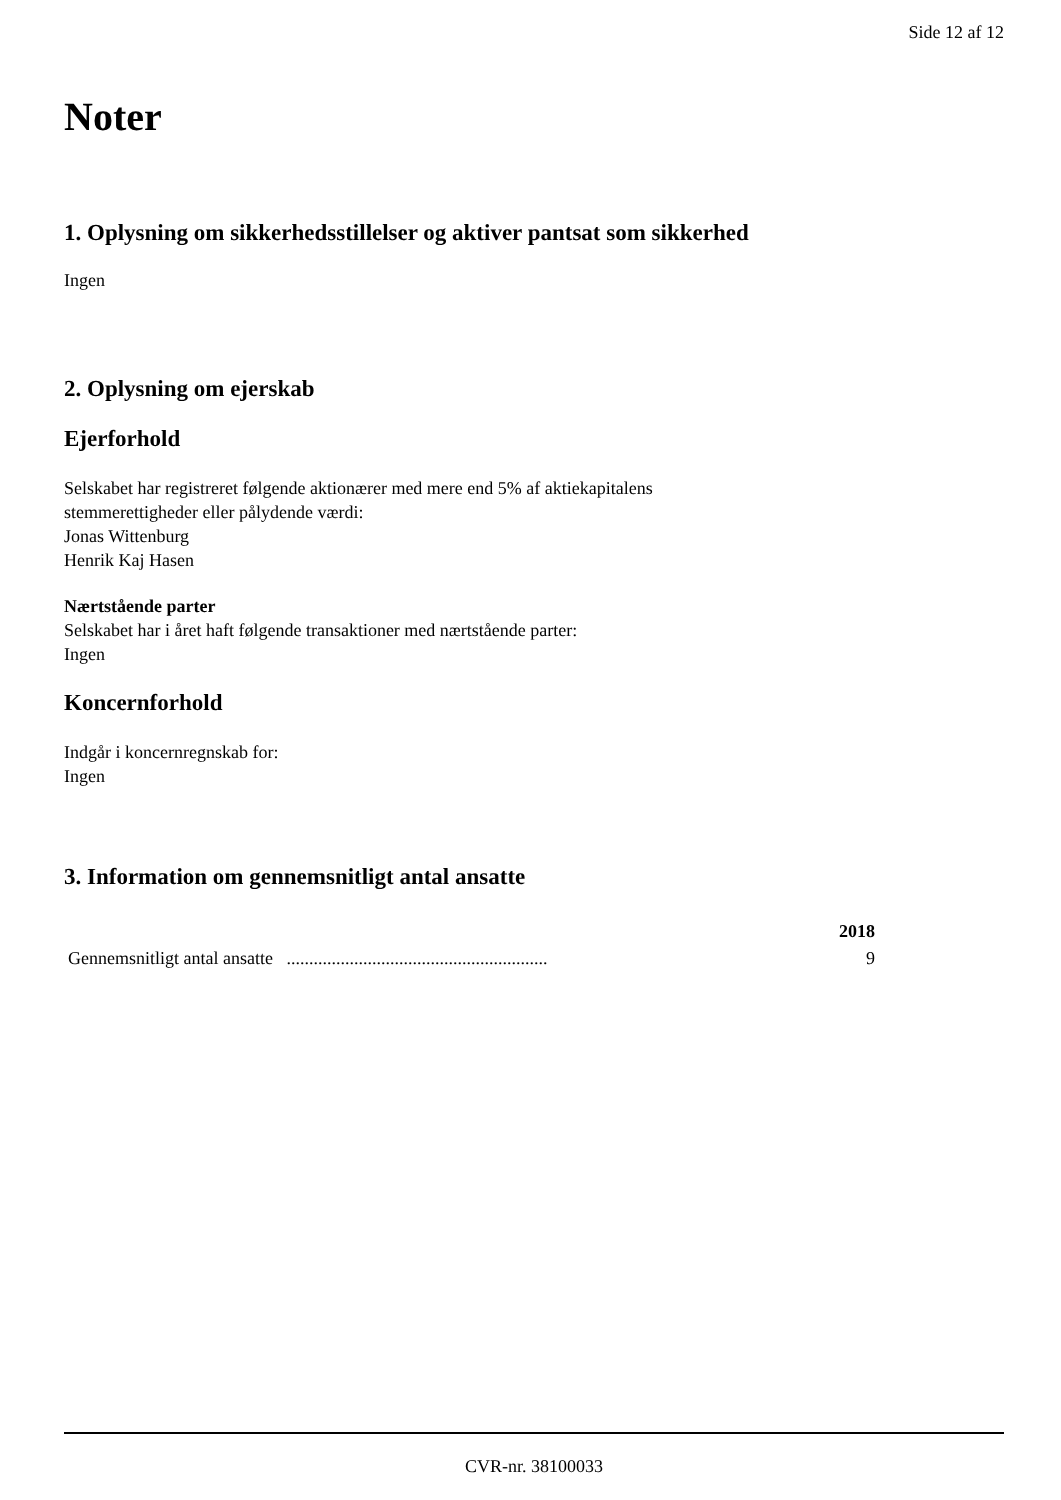Side 12 af 12
Noter
1. Oplysning om sikkerhedsstillelser og aktiver pantsat som sikkerhed
Ingen
2. Oplysning om ejerskab
Ejerforhold
Selskabet har registreret følgende aktionærer med mere end 5% af aktiekapitalens
stemmerettigheder eller pålydende værdi:
Jonas Wittenburg
Henrik Kaj Hasen
Nærtstående parter
Selskabet har i året haft følgende transaktioner med nærtstående parter:
Ingen
Koncernforhold
Indgår i koncernregnskab for:
Ingen
3. Information om gennemsnitligt antal ansatte
| | 2018 |
| --- | --- |
| Gennemsnitligt antal ansatte .......................................................... | 9 |
CVR-nr. 38100033